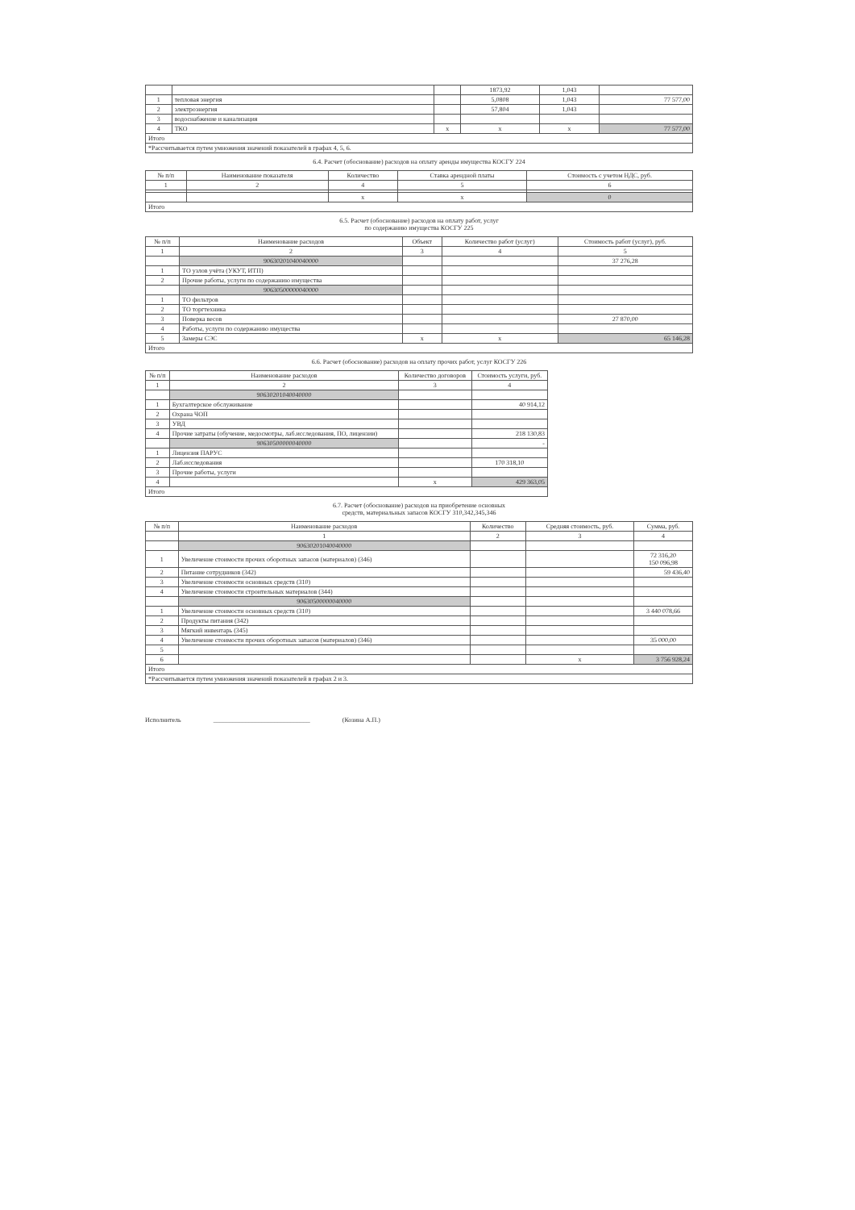| | | | 1873,92 | 1,043 | |
| 1 | тепловая энергия | | 5,0808 | 1,043 | 77 577,00 |
| 2 | электроэнергия | | 57,804 | 1,043 | |
| 3 | водоснабжение и канализация | | | | |
| 4 | ТКО | x | x | x | 77 577,00 |
| Итого | | | | | |
| *Рассчитывается путем умножения значений показателей в графах 4, 5, 6. | | | | | |
6.4. Расчет (обоснование) расходов на оплату аренды имущества КОСГУ 224
| № п/п | Наименование показателя | Количество | Ставка арендной платы | Стоимость с учетом НДС, руб. |
| --- | --- | --- | --- | --- |
| 1 | 2 | 4 | 5 | 6 |
| | | x | x | 0 |
| Итого | | | | |
6.5. Расчет (обоснование) расходов на оплату работ, услуг
по содержанию имущества КОСГУ 225
| № п/п | Наименование расходов | Объект | Количество работ (услуг) | Стоимость работ (услуг), руб. |
| --- | --- | --- | --- | --- |
| 1 | 2 | 3 | 4 | 5 |
| | 90630201040040000 | | | 37 276,28 |
| 1 | ТО узлов учёта (УКУТ, ИТП) | | | |
| 2 | Прочие работы, услуги по содержанию имущества | | | |
| | 90630500000040000 | | | |
| 1 | ТО фильтров | | | |
| 2 | ТО торгтехника | | | |
| 3 | Поверка весов | | | 27 870,00 |
| 4 | Работы, услуги по содержанию имущества | | | |
| 5 | Замеры СЭС | x | x | 65 146,28 |
| Итого | | | | |
6.6. Расчет (обоснование) расходов на оплату прочих работ, услуг КОСГУ 226
| № п/п | Наименование расходов | Количество договоров | Стоимость услуги, руб. |
| --- | --- | --- | --- |
| 1 | 2 | 3 | 4 |
| | 90630201040040000 | | |
| 1 | Бухгалтерское обслуживание | | 40 914,12 |
| 2 | Охрана ЧОП | | |
| 3 | УВД | | |
| 4 | Прочие затраты (обучение, медосмотры, лаб.исследования, ПО, лицензии) | | 218 130,83 |
| | 90630500000040000 | | - |
| 1 | Лицензия ПАРУС | | |
| 2 | Лаб.исследования | | 170 318,10 |
| 3 | Прочие работы, услуги | | |
| 4 | | x | 429 363,05 |
| Итого | | | |
6.7. Расчет (обоснование) расходов на приобретение основных
средств, материальных запасов КОСГУ 310,342,345,346
| № п/п | Наименование расходов | Количество | Средняя стоимость, руб. | Сумма, руб. |
| --- | --- | --- | --- | --- |
| | 1 | 2 | 3 | 4 |
| | 90630201040040000 | | | |
| 1 | Увеличение стоимости прочих оборотных запасов (материалов) (346) | | | 72 316,20 150 096,98 |
| 2 | Питание сотрудников (342) | | | 59 436,40 |
| 3 | Увеличение стоимости основных средств (310) | | | |
| 4 | Увеличение стоимости строительных материалов (344) | | | |
| | 90630500000040000 | | | |
| 1 | Увеличение стоимости основных средств (310) | | | 3 440 078,66 |
| 2 | Продукты питания (342) | | | |
| 3 | Мягкий инвентарь (345) | | | |
| 4 | Увеличение стоимости прочих оборотных запасов (материалов) (346) | | | 35 000,00 |
| 5 | | | | |
| 6 | | | x | 3 756 928,24 |
| Итого | | | | |
| *Рассчитывается путем умножения значений показателей в графах 2 и 3. | | | | |
Исполнитель ______________________________ (Козина А.П.)